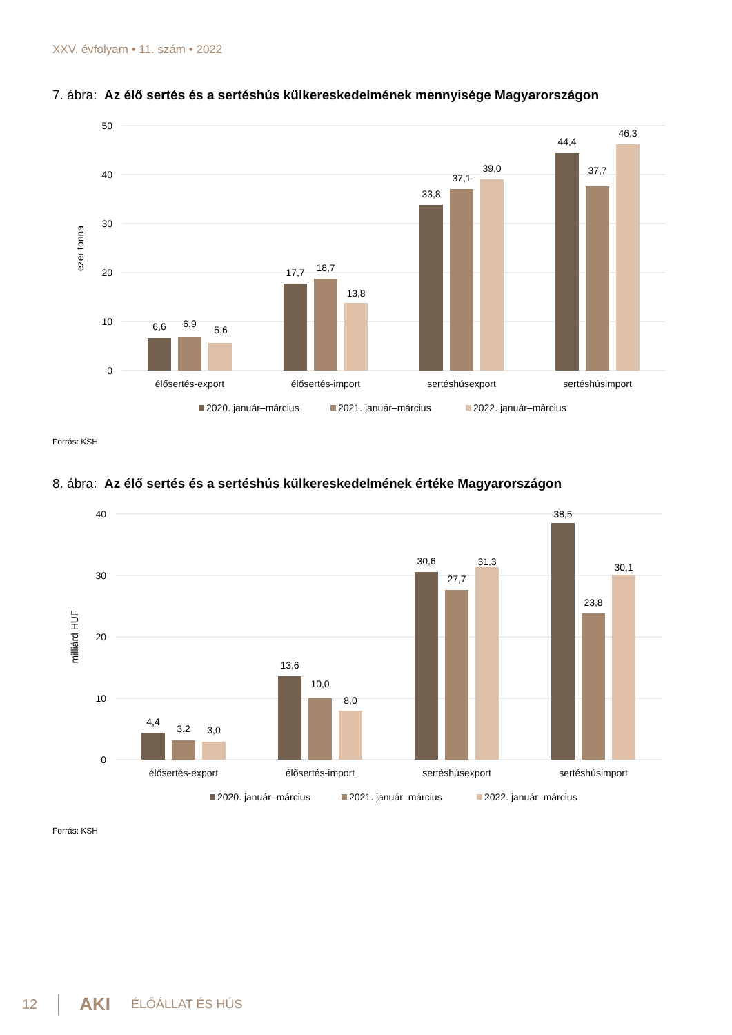XXV. évfolyam • 11. szám • 2022
7. ábra: Az élő sertés és a sertéshús külkereskedelmének mennyisége Magyarországon
50
40
30
20
10
0
ezer tonna
6,6
6,9
5,6
17,7
18,7
13,8
33,8
37,1
39,0
44,4
37,7
46,3
élősertés-export
élősertés-import
sertéshúsexport
sertéshúsimport
2020. január–március
2021. január–március
2022. január–március
Forrás: KSH
8. ábra: Az élő sertés és a sertéshús külkereskedelmének értéke Magyarországon
40
30
20
10
0
milliárd HUF
4,4
3,2
3,0
13,6
10,0
8,0
30,6
27,7
31,3
38,5
23,8
30,1
élősertés-export
élősertés-import
sertéshúsexport
sertéshúsimport
2020. január–március
2021. január–március
2022. január–március
Forrás: KSH
12 AKI ÉLŐÁLLAT ÉS HÚS